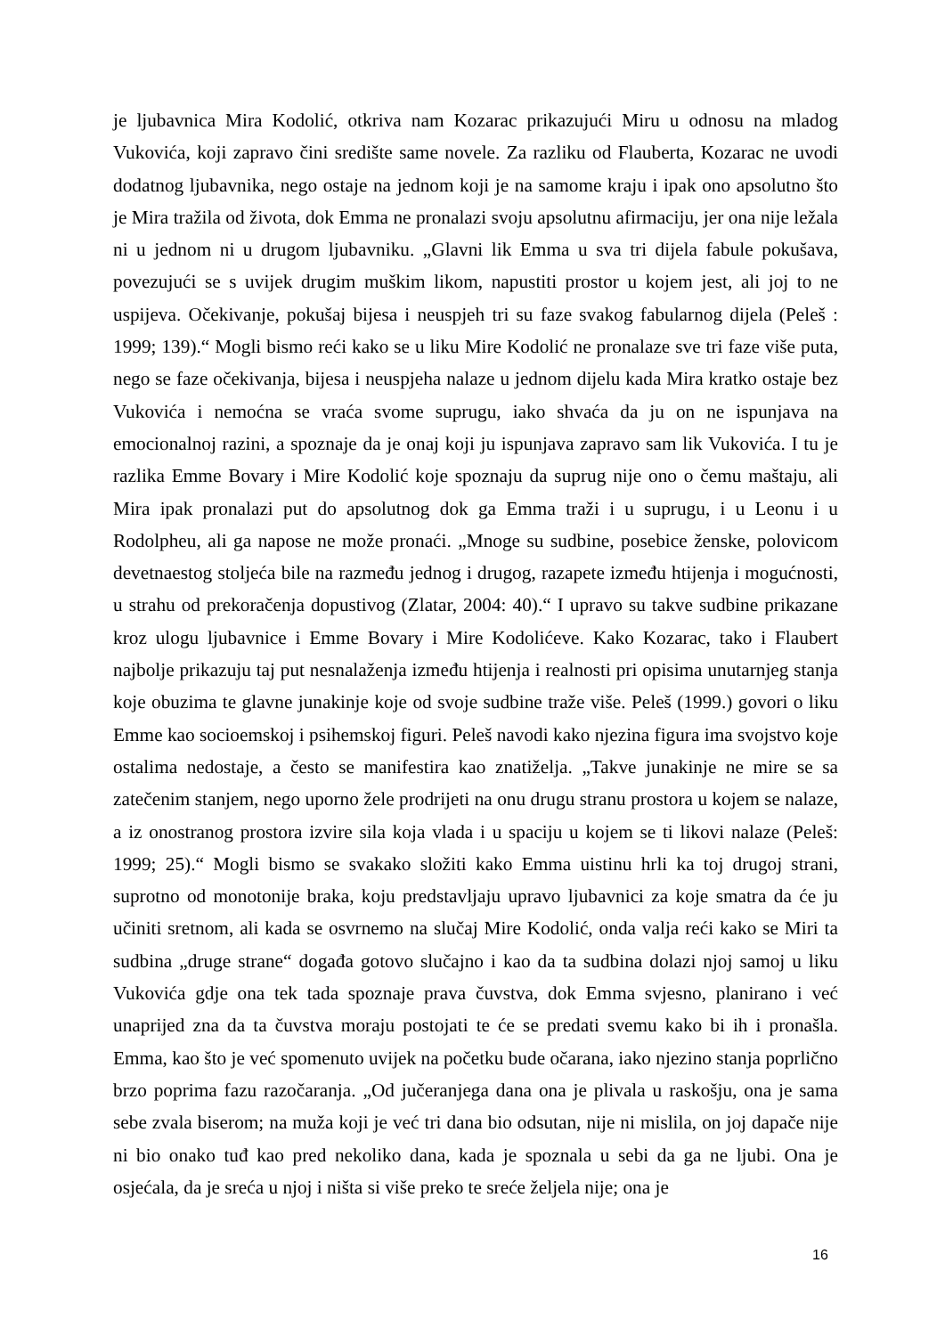je ljubavnica Mira Kodolić, otkriva nam Kozarac prikazujući Miru u odnosu na mladog Vukovića, koji zapravo čini središte same novele. Za razliku od Flauberta, Kozarac ne uvodi dodatnog ljubavnika, nego ostaje na jednom koji je na samome kraju i ipak ono apsolutno što je Mira tražila od života, dok Emma ne pronalazi svoju apsolutnu afirmaciju, jer ona nije ležala ni u jednom ni u drugom ljubavniku. „Glavni lik Emma u sva tri dijela fabule pokušava, povezujući se s uvijek drugim muškim likom, napustiti prostor u kojem jest, ali joj to ne uspijeva. Očekivanje, pokušaj bijesa i neuspjeh tri su faze svakog fabularnog dijela (Peleš : 1999; 139).“ Mogli bismo reći kako se u liku Mire Kodolić ne pronalaze sve tri faze više puta, nego se faze očekivanja, bijesa i neuspjeha nalaze u jednom dijelu kada Mira kratko ostaje bez Vukovića i nemoćna se vraća svome suprugu, iako shvaća da ju on ne ispunjava na emocionalnoj razini, a spoznaje da je onaj koji ju ispunjava zapravo sam lik Vukovića. I tu je razlika Emme Bovary i Mire Kodolić koje spoznaju da suprug nije ono o čemu maštaju, ali Mira ipak pronalazi put do apsolutnog dok ga Emma traži i u suprugu, i u Leonu i u Rodolpheu, ali ga napose ne može pronaći. „Mnoge su sudbine, posebice ženske, polovicom devetnaestog stoljeća bile na razmeđu jednog i drugog, razapete između htijenja i mogućnosti, u strahu od prekoračenja dopustivog (Zlatar, 2004: 40).“ I upravo su takve sudbine prikazane kroz ulogu ljubavnice i Emme Bovary i Mire Kodolićeve. Kako Kozarac, tako i Flaubert najbolje prikazuju taj put nesnalaženja između htijenja i realnosti pri opisima unutarnjeg stanja koje obuzima te glavne junakinje koje od svoje sudbine traže više. Peleš (1999.) govori o liku Emme kao socioemskoj i psihemskoj figuri. Peleš navodi kako njezina figura ima svojstvo koje ostalima nedostaje, a često se manifestira kao znatiželja. „Takve junakinje ne mire se sa zatečenim stanjem, nego uporno žele prodrijeti na onu drugu stranu prostora u kojem se nalaze, a iz onostranog prostora izvire sila koja vlada i u spaciju u kojem se ti likovi nalaze (Peleš: 1999; 25).“ Mogli bismo se svakako složiti kako Emma uistinu hrli ka toj drugoj strani, suprotno od monotonije braka, koju predstavljaju upravo ljubavnici za koje smatra da će ju učiniti sretnom, ali kada se osvrnemo na slučaj Mire Kodolić, onda valja reći kako se Miri ta sudbina „druge strane“ događa gotovo slučajno i kao da ta sudbina dolazi njoj samoj u liku Vukovića gdje ona tek tada spoznaje prava čuvstva, dok Emma svjesno, planirano i već unaprijed zna da ta čuvstva moraju postojati te će se predati svemu kako bi ih i pronašla. Emma, kao što je već spomenuto uvijek na početku bude očarana, iako njezino stanja poprlično brzo poprima fazu razočaranja. „Od jučeranjega dana ona je plivala u raskošju, ona je sama sebe zvala biserom; na muža koji je već tri dana bio odsutan, nije ni mislila, on joj dapače nije ni bio onako tuđ kao pred nekoliko dana, kada je spoznala u sebi da ga ne ljubi. Ona je osjećala, da je sreća u njoj i ništa si više preko te sreće željela nije; ona je
16